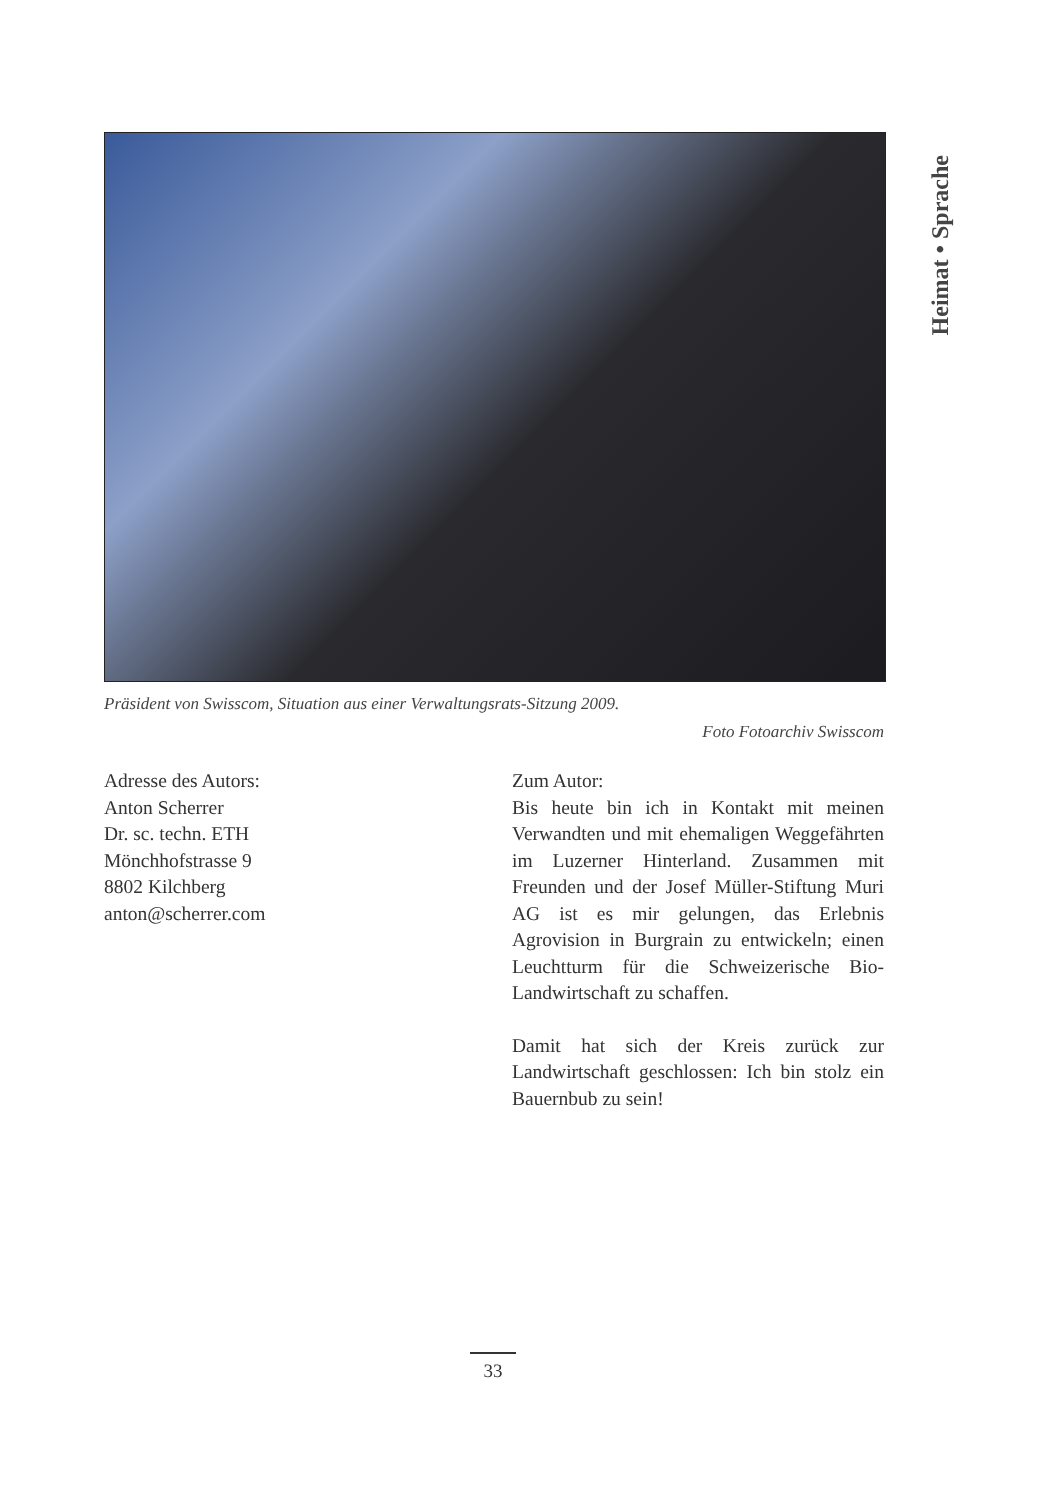Heimat • Sprache
Präsident von Swisscom, Situation aus einer Verwaltungsrats-Sitzung 2009.
Foto Fotoarchiv Swisscom
Adresse des Autors:
Anton Scherrer
Dr. sc. techn. ETH
Mönchhofstrasse 9
8802 Kilchberg
anton@scherrer.com
Zum Autor:
Bis heute bin ich in Kontakt mit meinen Verwandten und mit ehemaligen Weggefährten im Luzerner Hinterland. Zusammen mit Freunden und der Josef Müller-Stiftung Muri AG ist es mir gelungen, das Erlebnis Agrovision in Burgrain zu entwickeln; einen Leuchtturm für die Schweizerische Bio-Landwirtschaft zu schaffen.
Damit hat sich der Kreis zurück zur Landwirtschaft geschlossen: Ich bin stolz ein Bauernbub zu sein!
33